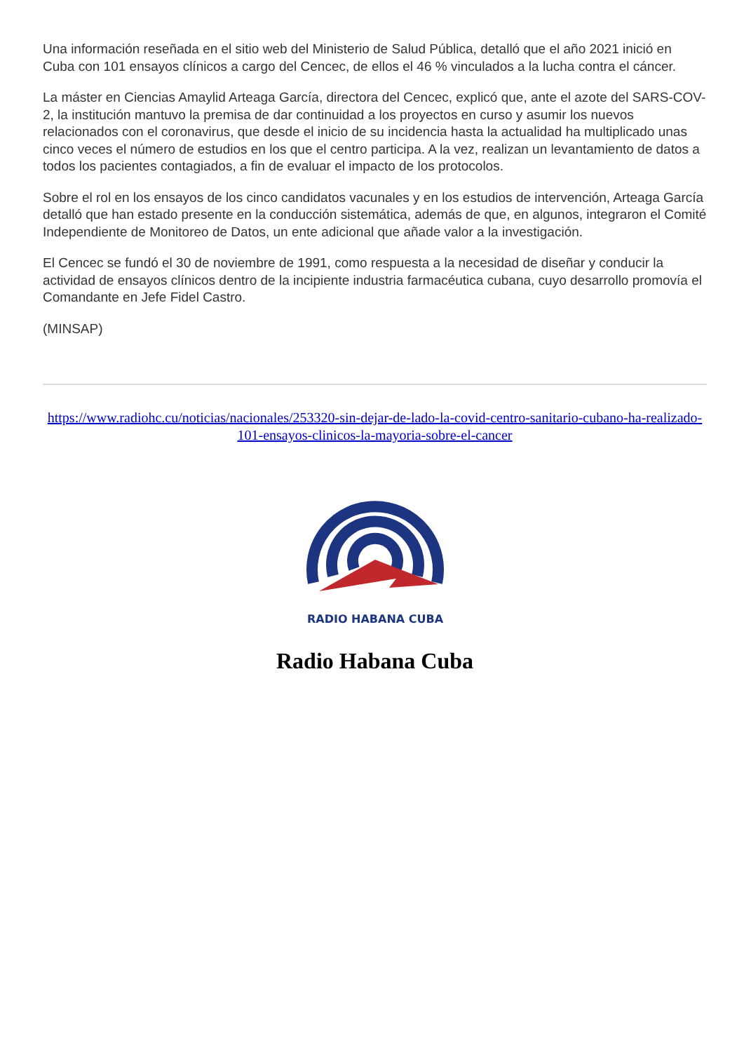Una información reseñada en el sitio web del Ministerio de Salud Pública, detalló que el año 2021 inició en Cuba con 101 ensayos clínicos a cargo del Cencec, de ellos el 46 % vinculados a la lucha contra el cáncer.
La máster en Ciencias Amaylid Arteaga García, directora del Cencec, explicó que, ante el azote del SARS-COV-2, la institución mantuvo la premisa de dar continuidad a los proyectos en curso y asumir los nuevos relacionados con el coronavirus, que desde el inicio de su incidencia hasta la actualidad ha multiplicado unas cinco veces el número de estudios en los que el centro participa. A la vez, realizan un levantamiento de datos a todos los pacientes contagiados, a fin de evaluar el impacto de los protocolos.
Sobre el rol en los ensayos de los cinco candidatos vacunales y en los estudios de intervención, Arteaga García detalló que han estado presente en la conducción sistemática, además de que, en algunos, integraron el Comité Independiente de Monitoreo de Datos, un ente adicional que añade valor a la investigación.
El Cencec se fundó el 30 de noviembre de 1991, como respuesta a la necesidad de diseñar y conducir la actividad de ensayos clínicos dentro de la incipiente industria farmacéutica cubana, cuyo desarrollo promovía el Comandante en Jefe Fidel Castro.
(MINSAP)
https://www.radiohc.cu/noticias/nacionales/253320-sin-dejar-de-lado-la-covid-centro-sanitario-cubano-ha-realizado-101-ensayos-clinicos-la-mayoria-sobre-el-cancer
RADIO HABANA CUBA
Radio Habana Cuba